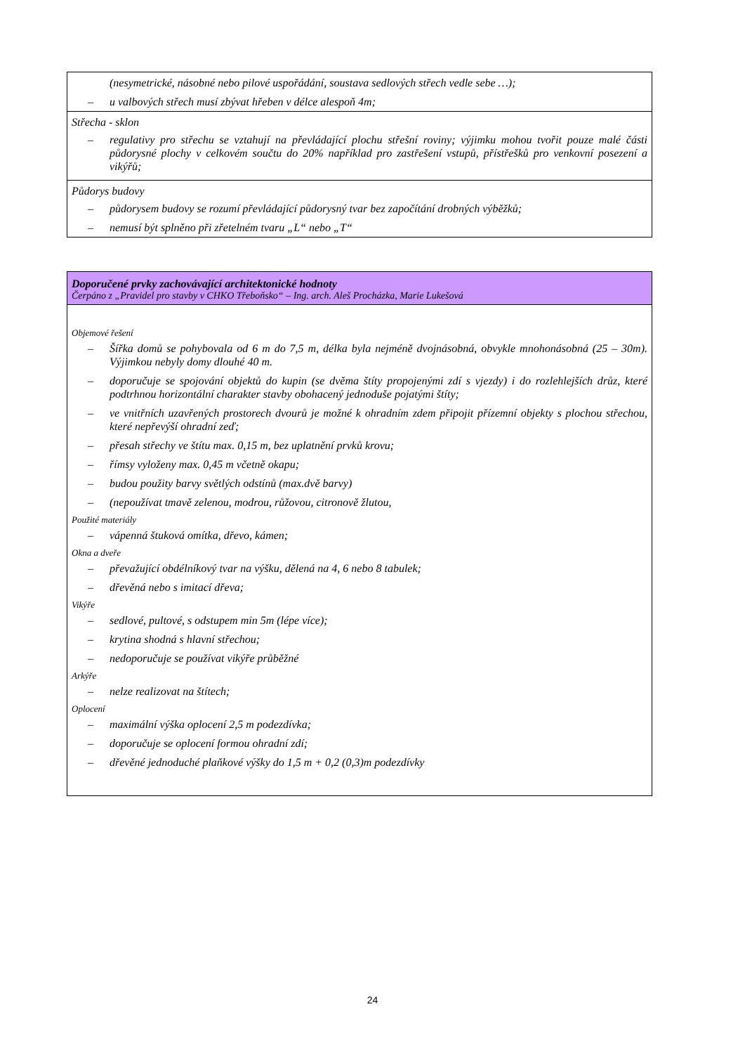| (nesymetrické, násobné nebo pilové uspořádání, soustava sedlových střech vedle sebe …); – u valbových střech musí zbývat hřeben v délce alespoň 4m; |
| Střecha - sklon – regulativy pro střechu se vztahují na převládající plochu střešní roviny; výjimku mohou tvořit pouze malé části půdorysné plochy v celkovém součtu do 20% například pro zastřešení vstupů, přístřešků pro venkovní posezení a vikýřů; |
| Půdorys budovy – půdorysem budovy se rozumí převládající půdorysný tvar bez započítání drobných výběžků; – nemusí být splněno při zřetelném tvaru „L“ nebo „T“ |
| Doporučené prvky zachovávající architektonické hodnoty Čerpáno z „Pravidel pro stavby v CHKO Třeboňsko“ – Ing. arch. Aleš Procházka, Marie Lukešová |
| Objemové řešení – Šířka domů se pohybovala od 6 m do 7,5 m, délka byla nejméně dvojnásobná, obvykle mnohonásobná (25 – 30m). Výjimkou nebyly domy dlouhé 40 m. – doporučuje se spojování objektů do kupin (se dvěma štíty propojenými zdí s vjezdy) i do rozlehlejších drůz, které podtrhnou horizontální charakter stavby obohacený jednoduše pojatými štíty; – ve vnitřních uzavřených prostorech dvourů je možné k ohradním zdem připojit přízemní objekty s plochou střechou, které nepřevýší ohradní zeď; – přesah střechy ve štítu max. 0,15 m, bez uplatnění prvků krovu; – římsy vyloženy max. 0,45 m včetně okapu; – budou použity barvy světlých odstínů (max.dvě barvy) – (nepoužívat tmavě zelenou, modrou, růžovou, citronově žlutou, Použité materiály – vápenná štuková omítka, dřevo, kámen; Okna a dveře – převažující obdélníkový tvar na výšku, dělená na 4, 6 nebo 8 tabulek; – dřevěná nebo s imitací dřeva; Vikýře – sedlové, pultové, s odstupem min 5m (lépe více); – krytina shodná s hlavní střechou; – nedoporučuje se používat vikýře průběžné Arkýře – nelze realizovat na štítech; Oplocení – maximální výška oplocení 2,5 m podezdívka; – doporučuje se oplocení formou ohradní zdí; – dřevěné jednoduché plaňkové výšky do 1,5 m + 0,2 (0,3)m podezdívky |
24